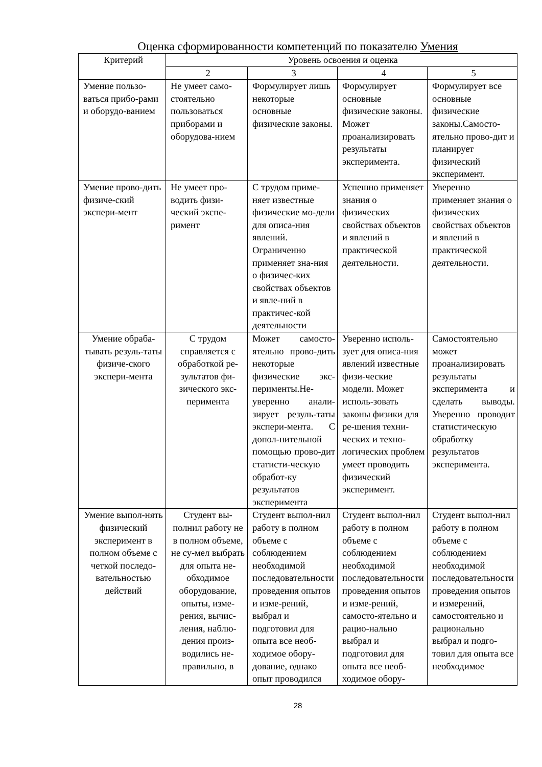Оценка сформированности компетенций по показателю Умения
| Критерий | Уровень освоения и оценка | | | |
| --- | --- | --- | --- | --- |
| | 2 | 3 | 4 | 5 |
| Умение пользо-ваться прибо-рами и оборудо-ванием | Не умеет само-стоятельно пользоваться приборами и оборудова-нием | Формулирует лишь некоторые основные физические законы. | Формулирует основные физические законы. Может проанализировать результаты эксперимента. | Формулирует все основные физические законы.Самосто-ятельно прово-дит и планирует физический эксперимент. |
| Умение прово-дить физиче-ский экспери-мент | Не умеет про-водить физи-ческий экспе-римент | С трудом приме-няет известные физические мо-дели для описа-ния явлений. Ограниченно применяет зна-ния о физичес-ких свойствах объектов и явле-ний в практичес-кой деятельности | Успешно применяет знания о физических свойствах объектов и явлений в практической деятельности. | Уверенно применяет знания о физических свойствах объектов и явлений в практической деятельности. |
| Умение обраба-тывать резуль-таты физиче-ского экспери-мента | С трудом справляется с обработкой ре-зультатов фи-зического экс-перимента | Может самосто-ятельно прово-дить некоторые физические экс-перименты.Не-уверенно анали-зирует резуль-таты экспери-мента. С допол-нительной помощью прово-дит статисти-ческую обработ-ку результатов эксперимента | Уверенно исполь-зует для описа-ния явлений известные физи-ческие модели. Может исполь-зовать законы физики для ре-шения техни-ческих и техно-логических проблем умеет проводить физический эксперимент. | Самостоятельно может проанализировать результаты эксперимента и сделать выводы. Уверенно проводит статистическую обработку результатов эксперимента. |
| Умение выпол-нять физический эксперимент в полном объеме с четкой последо-вательностью действий | Студент вы-полнил работу не в полном объеме, не су-мел выбрать для опыта не-обходимое оборудование, опыты, изме-рения, вычис-ления, наблю-дения произ-водились не-правильно, в | Студент выпол-нил работу в полном объеме с соблюдением необходимой последовательности проведения опытов и изме-рений, выбрал и подготовил для опыта все необ-ходимое обору-дование, однако опыт проводился | Студент выпол-нил работу в полном объеме с соблюдением необходимой последовательности проведения опытов и изме-рений, самосто-ятельно и рацио-нально выбрал и подготовил для опыта все необ-ходимое обору- | Студент выпол-нил работу в полном объеме с соблюдением необходимой последовательности проведения опытов и измерений, самостоятельно и рационально выбрал и подго-товил для опыта все необходимое |
28